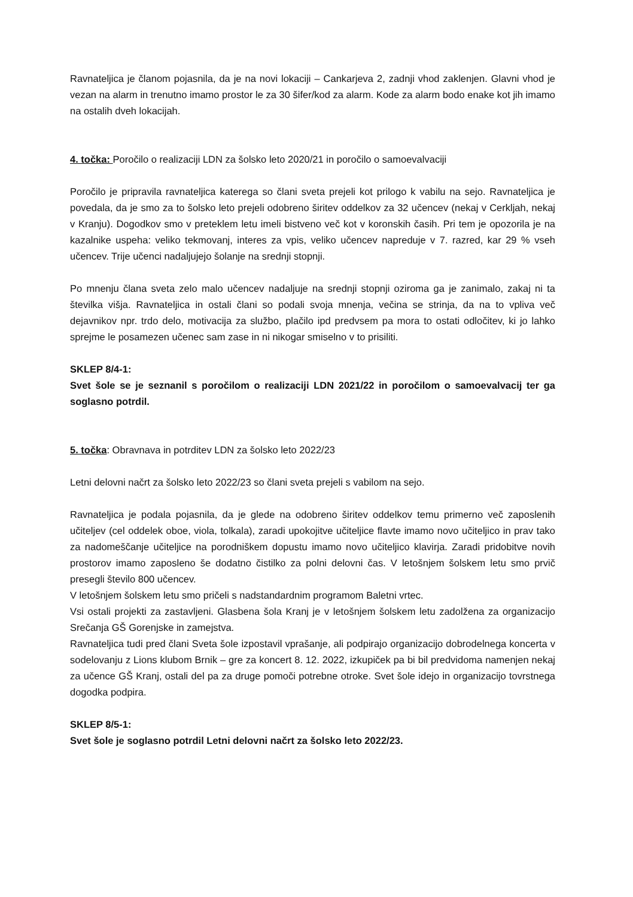Ravnateljica je članom pojasnila, da je na novi lokaciji – Cankarjeva 2, zadnji vhod zaklenjen. Glavni vhod je vezan na alarm in trenutno imamo prostor le za 30 šifer/kod za alarm. Kode za alarm bodo enake kot jih imamo na ostalih dveh lokacijah.
4. točka: Poročilo o realizaciji LDN za šolsko leto 2020/21 in poročilo o samoevalvaciji
Poročilo je pripravila ravnateljica katerega so člani sveta prejeli kot prilogo k vabilu na sejo. Ravnateljica je povedala, da je smo za to šolsko leto prejeli odobreno širitev oddelkov za 32 učencev (nekaj v Cerkljah, nekaj v Kranju). Dogodkov smo v preteklem letu imeli bistveno več kot v koronskih časih. Pri tem je opozorila je na kazalnike uspeha: veliko tekmovanj, interes za vpis, veliko učencev napreduje v 7. razred, kar 29 % vseh učencev. Trije učenci nadaljujejo šolanje na srednji stopnji.
Po mnenju člana sveta zelo malo učencev nadaljuje na srednji stopnji oziroma ga je zanimalo, zakaj ni ta številka višja. Ravnateljica in ostali člani so podali svoja mnenja, večina se strinja, da na to vpliva več dejavnikov npr. trdo delo, motivacija za službo, plačilo ipd predvsem pa mora to ostati odločitev, ki jo lahko sprejme le posamezen učenec sam zase in ni nikogar smiselno v to prisiliti.
SKLEP 8/4-1:
Svet šole se je seznanil s poročilom o realizaciji LDN 2021/22 in poročilom o samoevalvacij ter ga soglasno potrdil.
5. točka: Obravnava in potrditev LDN za šolsko leto 2022/23
Letni delovni načrt za šolsko leto 2022/23 so člani sveta prejeli s vabilom na sejo.
Ravnateljica je podala pojasnila, da je glede na odobreno širitev oddelkov temu primerno več zaposlenih učiteljev (cel oddelek oboe, viola, tolkala), zaradi upokojitve učiteljice flavte imamo novo učiteljico in prav tako za nadomeščanje učiteljice na porodniškem dopustu imamo novo učiteljico klavirja. Zaradi pridobitve novih prostorov imamo zaposleno še dodatno čistilko za polni delovni čas. V letošnjem šolskem letu smo prvič presegli število 800 učencev.
V letošnjem šolskem letu smo pričeli s nadstandardnim programom Baletni vrtec.
Vsi ostali projekti za zastavljeni. Glasbena šola Kranj je v letošnjem šolskem letu zadolžena za organizacijo Srečanja GŠ Gorenjske in zamejstva.
Ravnateljica tudi pred člani Sveta šole izpostavil vprašanje, ali podpirajo organizacijo dobrodelnega koncerta v sodelovanju z Lions klubom Brnik – gre za koncert 8. 12. 2022, izkupiček pa bi bil predvidoma namenjen nekaj za učence GŠ Kranj, ostali del pa za druge pomoči potrebne otroke. Svet šole idejo in organizacijo tovrstnega dogodka podpira.
SKLEP 8/5-1:
Svet šole je soglasno potrdil Letni delovni načrt za šolsko leto 2022/23.